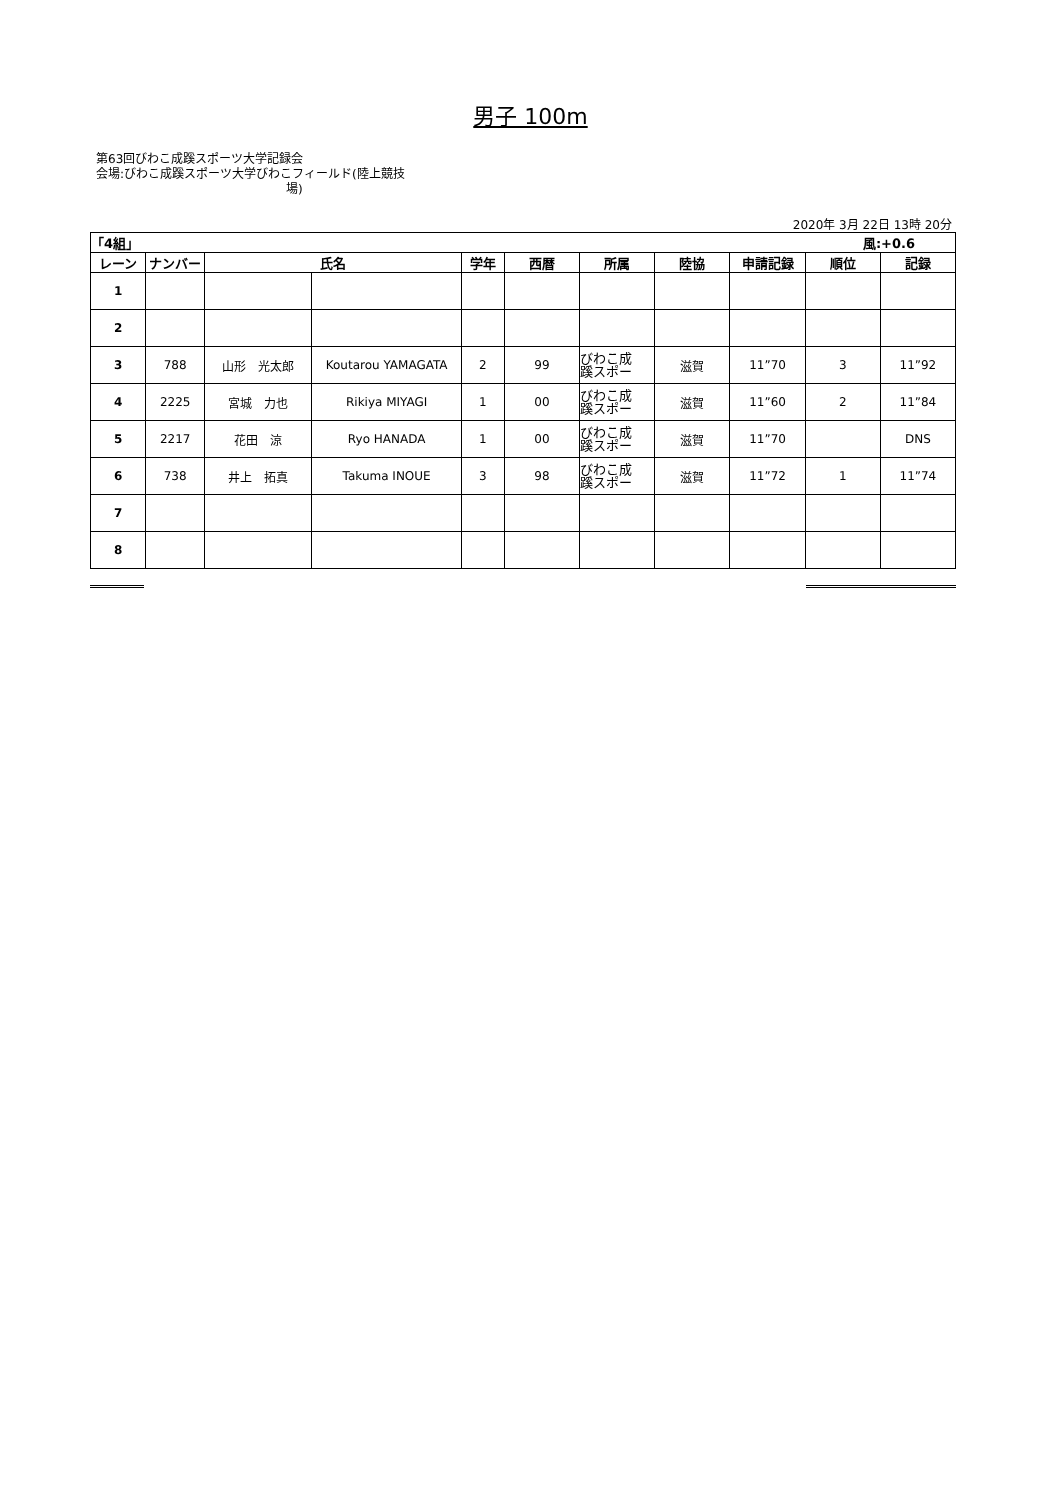男子 100m
第63回びわこ成蹊スポーツ大学記録会
会場:びわこ成蹊スポーツ大学びわこフィールド(陸上競技
場)
2020年 3月 22日 13時 20分
| 「4組」 | | | | | | | | 風:+0.6 | | |
| --- | --- | --- | --- | --- | --- | --- | --- | --- | --- | --- |
| レーン | ナンバー | 氏名 | | 学年 | 西暦 | 所属 | 陸協 | 申請記録 | 順位 | 記録 |
| 1 | | | | | | | | | | |
| 2 | | | | | | | | | | |
| 3 | 788 | 山形 光太郎 | Koutarou YAMAGATA | 2 | 99 | びわこ成 蹊スポー | 滋賀 | 11”70 | 3 | 11”92 |
| 4 | 2225 | 宮城 力也 | Rikiya MIYAGI | 1 | 00 | びわこ成 蹊スポー | 滋賀 | 11”60 | 2 | 11”84 |
| 5 | 2217 | 花田 涼 | Ryo HANADA | 1 | 00 | びわこ成 蹊スポー | 滋賀 | 11”70 | | DNS |
| 6 | 738 | 井上 拓真 | Takuma INOUE | 3 | 98 | びわこ成 蹊スポー | 滋賀 | 11”72 | 1 | 11”74 |
| 7 | | | | | | | | | | |
| 8 | | | | | | | | | | |